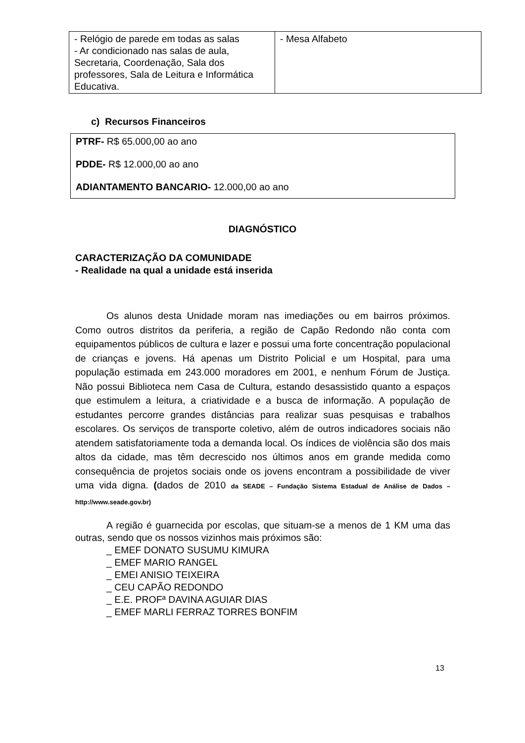| - Relógio de parede em todas as salas - Ar condicionado nas salas de aula, Secretaria, Coordenação, Sala dos professores, Sala de Leitura e Informática Educativa. | - Mesa Alfabeto |
c) Recursos Financeiros
PTRF- R$ 65.000,00 ao ano
PDDE- R$ 12.000,00 ao ano
ADIANTAMENTO BANCARIO- 12.000,00 ao ano
DIAGNÓSTICO
CARACTERIZAÇÃO DA COMUNIDADE
- Realidade na qual a unidade está inserida
Os alunos desta Unidade moram nas imediações ou em bairros próximos. Como outros distritos da periferia, a região de Capão Redondo não conta com equipamentos públicos de cultura e lazer e possui uma forte concentração populacional de crianças e jovens. Há apenas um Distrito Policial e um Hospital, para uma população estimada em 243.000 moradores em 2001, e nenhum Fórum de Justiça. Não possui Biblioteca nem Casa de Cultura, estando desassistido quanto a espaços que estimulem a leitura, a criatividade e a busca de informação. A população de estudantes percorre grandes distâncias para realizar suas pesquisas e trabalhos escolares. Os serviços de transporte coletivo, além de outros indicadores sociais não atendem satisfatoriamente toda a demanda local. Os índices de violência são dos mais altos da cidade, mas têm decrescido nos últimos anos em grande medida como consequência de projetos sociais onde os jovens encontram a possibilidade de viver uma vida digna. (dados de 2010 da SEADE – Fundação Sistema Estadual de Análise de Dados – http://www.seade.gov.br)
A região é guarnecida por escolas, que situam-se a menos de 1 KM uma das outras, sendo que os nossos vizinhos mais próximos são:
_ EMEF DONATO SUSUMU KIMURA
_ EMEF MARIO RANGEL
_ EMEI ANISIO TEIXEIRA
_ CEU CAPÃO REDONDO
_ E.E. PROFª DAVINA AGUIAR DIAS
_ EMEF MARLI FERRAZ TORRES BONFIM
13